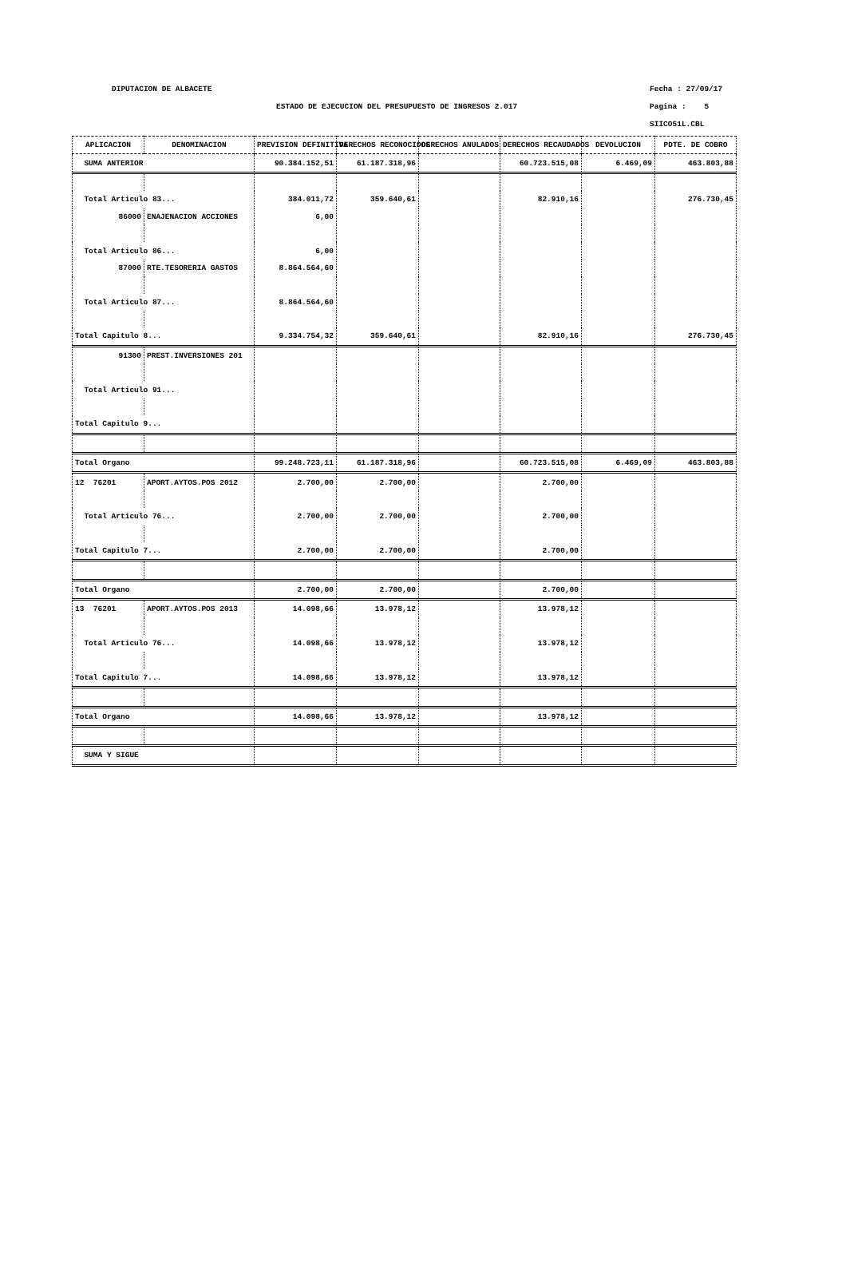DIPUTACION DE ALBACETE Fecha : 27/09/17
ESTADO DE EJECUCION DEL PRESUPUESTO DE INGRESOS 2.017
Pagina : 5
SIICO51L.CBL
| APLICACION | DENOMINACION | PREVISION DEFINITIVA | DERECHOS RECONOCIDOS | DERECHOS ANULADOS | DERECHOS RECAUDADOS | DEVOLUCION | PDTE. DE COBRO |
| --- | --- | --- | --- | --- | --- | --- | --- |
| SUMA ANTERIOR | | 90.384.152,51 | 61.187.318,96 | | 60.723.515,08 | 6.469,09 | 463.803,88 |
| Total Articulo 83... | | 384.011,72 | 359.640,61 | | 82.910,16 | | 276.730,45 |
| 86000 | ENAJENACION ACCIONES | 6,00 | | | | | |
| Total Articulo 86... | | 6,00 | | | | | |
| 87000 | RTE.TESORERIA GASTOS | 8.864.564,60 | | | | | |
| Total Articulo 87... | | 8.864.564,60 | | | | | |
| Total Capitulo 8... | | 9.334.754,32 | 359.640,61 | | 82.910,16 | | 276.730,45 |
| 91300 | PREST.INVERSIONES 201 | | | | | | |
| Total Articulo 91... | | | | | | | |
| Total Capitulo 9... | | | | | | | |
| Total Organo | | 99.248.723,11 | 61.187.318,96 | | 60.723.515,08 | 6.469,09 | 463.803,88 |
| 12 76201 | APORT.AYTOS.POS 2012 | 2.700,00 | 2.700,00 | | 2.700,00 | | |
| Total Articulo 76... | | 2.700,00 | 2.700,00 | | 2.700,00 | | |
| Total Capitulo 7... | | 2.700,00 | 2.700,00 | | 2.700,00 | | |
| Total Organo | | 2.700,00 | 2.700,00 | | 2.700,00 | | |
| 13 76201 | APORT.AYTOS.POS 2013 | 14.098,66 | 13.978,12 | | 13.978,12 | | |
| Total Articulo 76... | | 14.098,66 | 13.978,12 | | 13.978,12 | | |
| Total Capitulo 7... | | 14.098,66 | 13.978,12 | | 13.978,12 | | |
| Total Organo | | 14.098,66 | 13.978,12 | | 13.978,12 | | |
| SUMA Y SIGUE | | | | | | | |